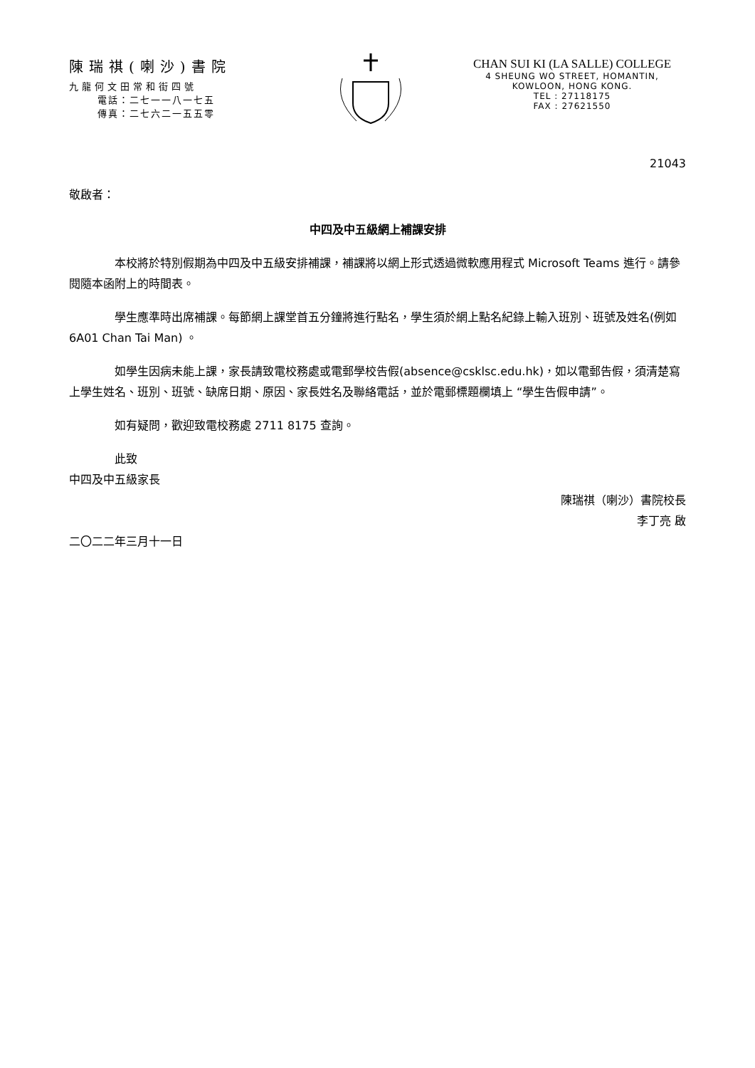陳瑞祺(喇沙)書院
九龍何文田常和街四號
電話：二七一一八一七五
傳真：二七六二一五五零
CHAN SUI KI (LA SALLE) COLLEGE
4 SHEUNG WO STREET, HOMANTIN,
KOWLOON, HONG KONG.
TEL : 27118175
FAX : 27621550
21043
敬啟者：
中四及中五級網上補課安排
本校將於特別假期為中四及中五級安排補課，補課將以網上形式透過微軟應用程式 Microsoft Teams 進行。請參閱隨本函附上的時間表。
學生應準時出席補課。每節網上課堂首五分鐘將進行點名，學生須於網上點名紀錄上輸入班別、班號及姓名(例如 6A01 Chan Tai Man) 。
如學生因病未能上課，家長請致電校務處或電郵學校告假(absence@csklsc.edu.hk)，如以電郵告假，須清楚寫上學生姓名、班別、班號、缺席日期、原因、家長姓名及聯絡電話，並於電郵標題欄填上 “學生告假申請”。
如有疑問，歡迎致電校務處 2711 8175 查詢。
此致
中四及中五級家長
陳瑞祺（喇沙）書院校長
李丁亮 啟
二〇二二年三月十一日